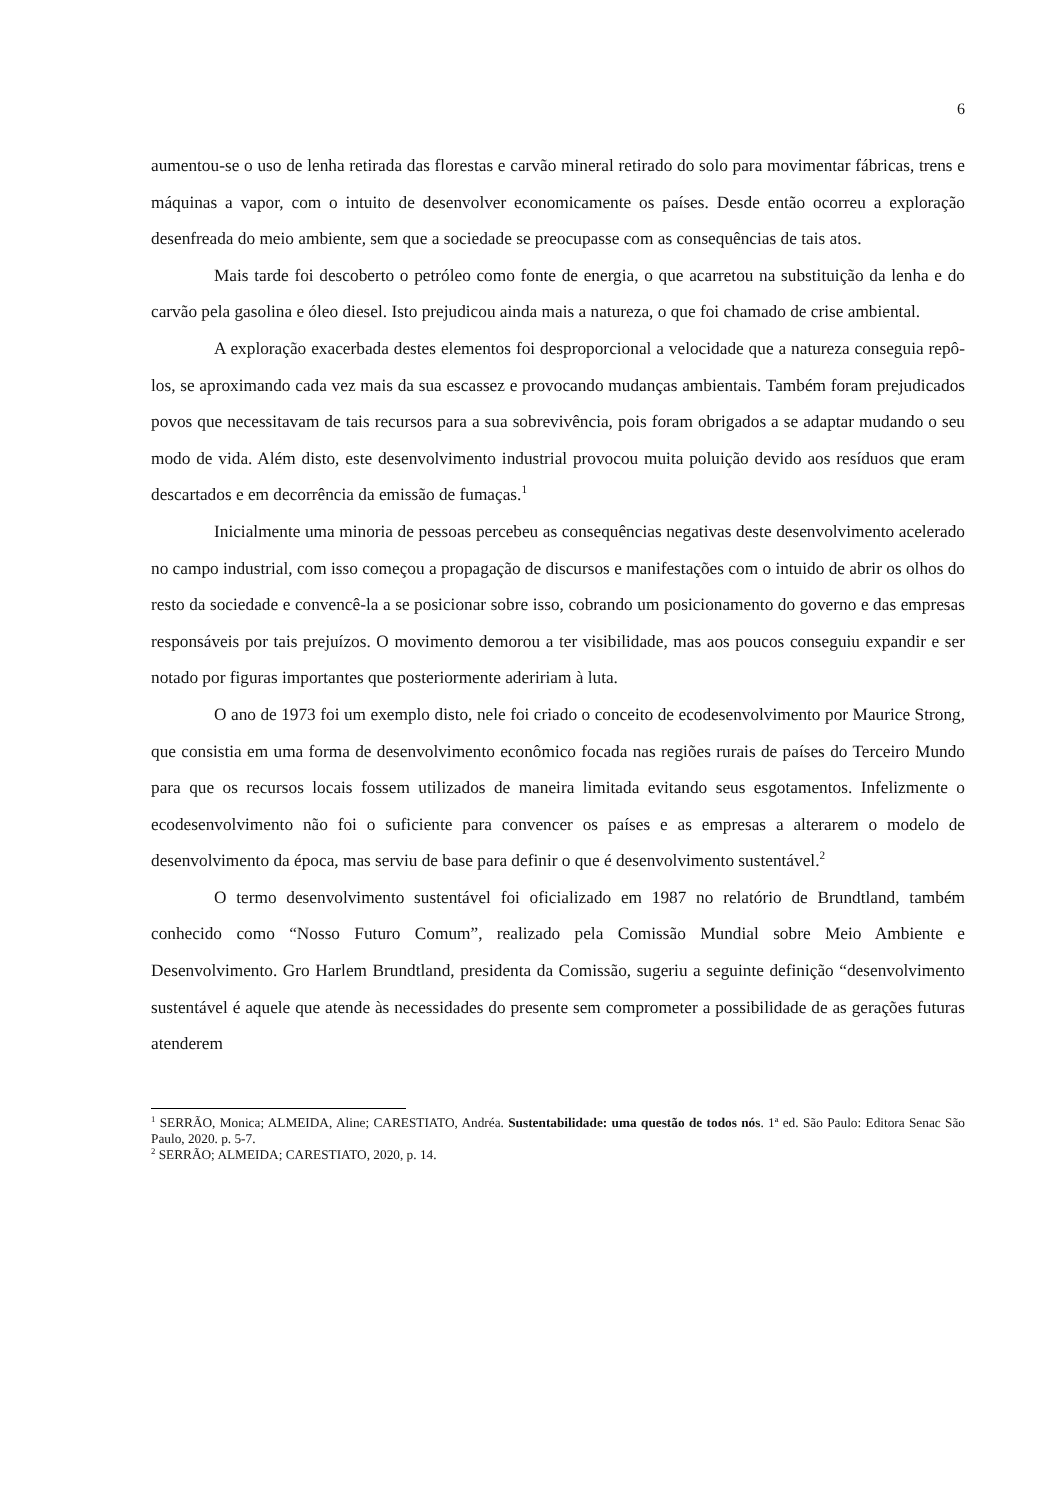6
aumentou-se o uso de lenha retirada das florestas e carvão mineral retirado do solo para movimentar fábricas, trens e máquinas a vapor, com o intuito de desenvolver economicamente os países. Desde então ocorreu a exploração desenfreada do meio ambiente, sem que a sociedade se preocupasse com as consequências de tais atos.
Mais tarde foi descoberto o petróleo como fonte de energia, o que acarretou na substituição da lenha e do carvão pela gasolina e óleo diesel. Isto prejudicou ainda mais a natureza, o que foi chamado de crise ambiental.
A exploração exacerbada destes elementos foi desproporcional a velocidade que a natureza conseguia repô-los, se aproximando cada vez mais da sua escassez e provocando mudanças ambientais. Também foram prejudicados povos que necessitavam de tais recursos para a sua sobrevivência, pois foram obrigados a se adaptar mudando o seu modo de vida. Além disto, este desenvolvimento industrial provocou muita poluição devido aos resíduos que eram descartados e em decorrência da emissão de fumaças.<sup>1</sup>
Inicialmente uma minoria de pessoas percebeu as consequências negativas deste desenvolvimento acelerado no campo industrial, com isso começou a propagação de discursos e manifestações com o intuido de abrir os olhos do resto da sociedade e convencê-la a se posicionar sobre isso, cobrando um posicionamento do governo e das empresas responsáveis por tais prejuízos. O movimento demorou a ter visibilidade, mas aos poucos conseguiu expandir e ser notado por figuras importantes que posteriormente adeririam à luta.
O ano de 1973 foi um exemplo disto, nele foi criado o conceito de ecodesenvolvimento por Maurice Strong, que consistia em uma forma de desenvolvimento econômico focada nas regiões rurais de países do Terceiro Mundo para que os recursos locais fossem utilizados de maneira limitada evitando seus esgotamentos. Infelizmente o ecodesenvolvimento não foi o suficiente para convencer os países e as empresas a alterarem o modelo de desenvolvimento da época, mas serviu de base para definir o que é desenvolvimento sustentável.<sup>2</sup>
O termo desenvolvimento sustentável foi oficializado em 1987 no relatório de Brundtland, também conhecido como “Nosso Futuro Comum”, realizado pela Comissão Mundial sobre Meio Ambiente e Desenvolvimento. Gro Harlem Brundtland, presidenta da Comissão, sugeriu a seguinte definição “desenvolvimento sustentável é aquele que atende às necessidades do presente sem comprometer a possibilidade de as gerações futuras atenderem
<sup>1</sup> SERRÃO, Monica; ALMEIDA, Aline; CARESTIATO, Andréa. Sustentabilidade: uma questão de todos nós. 1ª ed. São Paulo: Editora Senac São Paulo, 2020. p. 5-7.
<sup>2</sup> SERRÃO; ALMEIDA; CARESTIATO, 2020, p. 14.